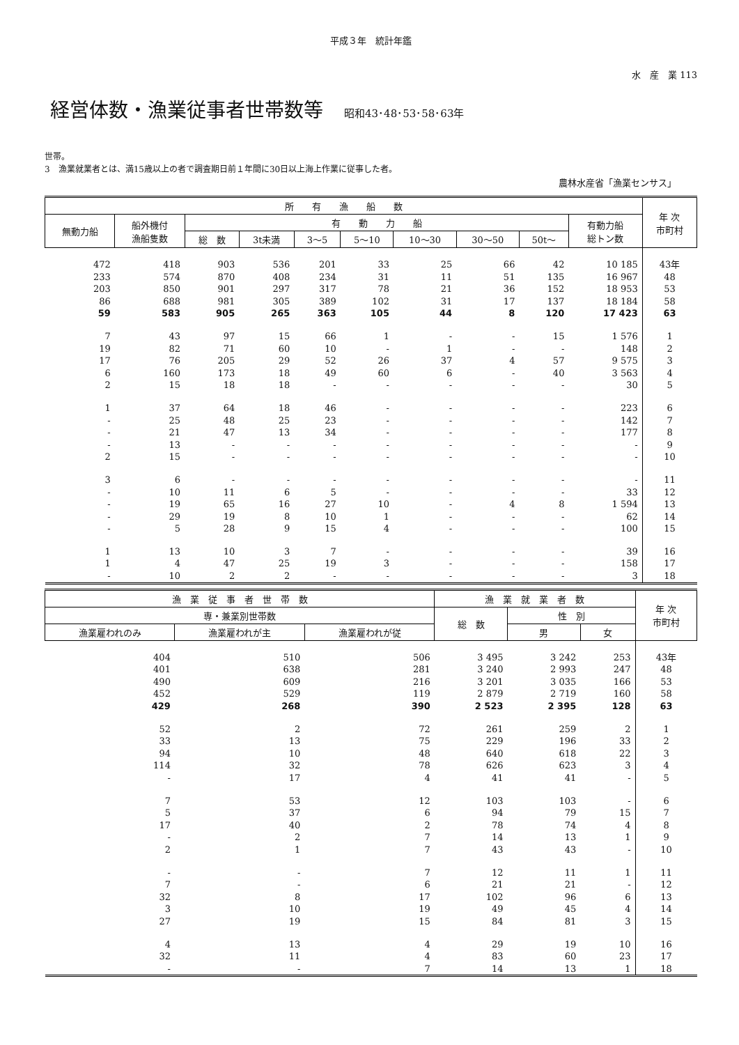平成３年　統計年鑑
水　産　業 113
経営体数・漁業従事者世帯数等 昭和43･48･53･58･63年
世帯。
3　漁業就業者とは、満15歳以上の者で調査期日前１年間に30日以上海上作業に従事した者。
農林水産省「漁業センサス」
| 所 有 漁 船 数 | | | | | | | | | | 年 次 市町村 |
| --- | --- | --- | --- | --- | --- | --- | --- | --- | --- | --- |
| 無動力船 | 船外機付 漁船隻数 | 有 動 力 船 | | | | | | | 有動力船 総トン数 | |
| | | 総 数 | 3t未満 | 3～5 | 5～10 | 10～30 | 30～50 | 50t～ | | |
| 472 | 418 | 903 | 536 | 201 | 33 | 25 | 66 | 42 | 10 185 | 43年 |
| 233 | 574 | 870 | 408 | 234 | 31 | 11 | 51 | 135 | 16 967 | 48 |
| 203 | 850 | 901 | 297 | 317 | 78 | 21 | 36 | 152 | 18 953 | 53 |
| 86 | 688 | 981 | 305 | 389 | 102 | 31 | 17 | 137 | 18 184 | 58 |
| 59 | 583 | 905 | 265 | 363 | 105 | 44 | 8 | 120 | 17 423 | 63 |
| 7 | 43 | 97 | 15 | 66 | 1 | - | - | 15 | 1 576 | 1 |
| 19 | 82 | 71 | 60 | 10 | - | 1 | - | - | 148 | 2 |
| 17 | 76 | 205 | 29 | 52 | 26 | 37 | 4 | 57 | 9 575 | 3 |
| 6 | 160 | 173 | 18 | 49 | 60 | 6 | - | 40 | 3 563 | 4 |
| 2 | 15 | 18 | 18 | - | - | - | - | - | 30 | 5 |
| 1 | 37 | 64 | 18 | 46 | - | - | - | - | 223 | 6 |
| - | 25 | 48 | 25 | 23 | - | - | - | - | 142 | 7 |
| - | 21 | 47 | 13 | 34 | - | - | - | - | 177 | 8 |
| - | 13 | - | - | - | - | - | - | - | - | 9 |
| 2 | 15 | - | - | - | - | - | - | - | - | 10 |
| 3 | 6 | - | - | - | - | - | - | - | - | 11 |
| - | 10 | 11 | 6 | 5 | - | - | - | - | 33 | 12 |
| - | 19 | 65 | 16 | 27 | 10 | - | 4 | 8 | 1 594 | 13 |
| - | 29 | 19 | 8 | 10 | 1 | - | - | - | 62 | 14 |
| - | 5 | 28 | 9 | 15 | 4 | - | - | - | 100 | 15 |
| 1 | 13 | 10 | 3 | 7 | - | - | - | - | 39 | 16 |
| 1 | 4 | 47 | 25 | 19 | 3 | - | - | - | 158 | 17 |
| - | 10 | 2 | 2 | - | - | - | - | - | 3 | 18 |
| 漁 業 従 事 者 世 帯 数 | | | 漁 業 就 業 者 数 | | | 年 次 市町村 |
| --- | --- | --- | --- | --- | --- | --- |
| 専・兼業別世帯数 | | | 総 数 | 性 別 | | |
| 漁業雇われのみ | 漁業雇われが主 | 漁業雇われが従 | | 男 | 女 | |
| 404 | 510 | 506 | 3 495 | 3 242 | 253 | 43年 |
| 401 | 638 | 281 | 3 240 | 2 993 | 247 | 48 |
| 490 | 609 | 216 | 3 201 | 3 035 | 166 | 53 |
| 452 | 529 | 119 | 2 879 | 2 719 | 160 | 58 |
| 429 | 268 | 390 | 2 523 | 2 395 | 128 | 63 |
| 52 | 2 | 72 | 261 | 259 | 2 | 1 |
| 33 | 13 | 75 | 229 | 196 | 33 | 2 |
| 94 | 10 | 48 | 640 | 618 | 22 | 3 |
| 114 | 32 | 78 | 626 | 623 | 3 | 4 |
| - | 17 | 4 | 41 | 41 | - | 5 |
| 7 | 53 | 12 | 103 | 103 | - | 6 |
| 5 | 37 | 6 | 94 | 79 | 15 | 7 |
| 17 | 40 | 2 | 78 | 74 | 4 | 8 |
| - | 2 | 7 | 14 | 13 | 1 | 9 |
| 2 | 1 | 7 | 43 | 43 | - | 10 |
| - | - | 7 | 12 | 11 | 1 | 11 |
| 7 | - | 6 | 21 | 21 | - | 12 |
| 32 | 8 | 17 | 102 | 96 | 6 | 13 |
| 3 | 10 | 19 | 49 | 45 | 4 | 14 |
| 27 | 19 | 15 | 84 | 81 | 3 | 15 |
| 4 | 13 | 4 | 29 | 19 | 10 | 16 |
| 32 | 11 | 4 | 83 | 60 | 23 | 17 |
| - | - | 7 | 14 | 13 | 1 | 18 |